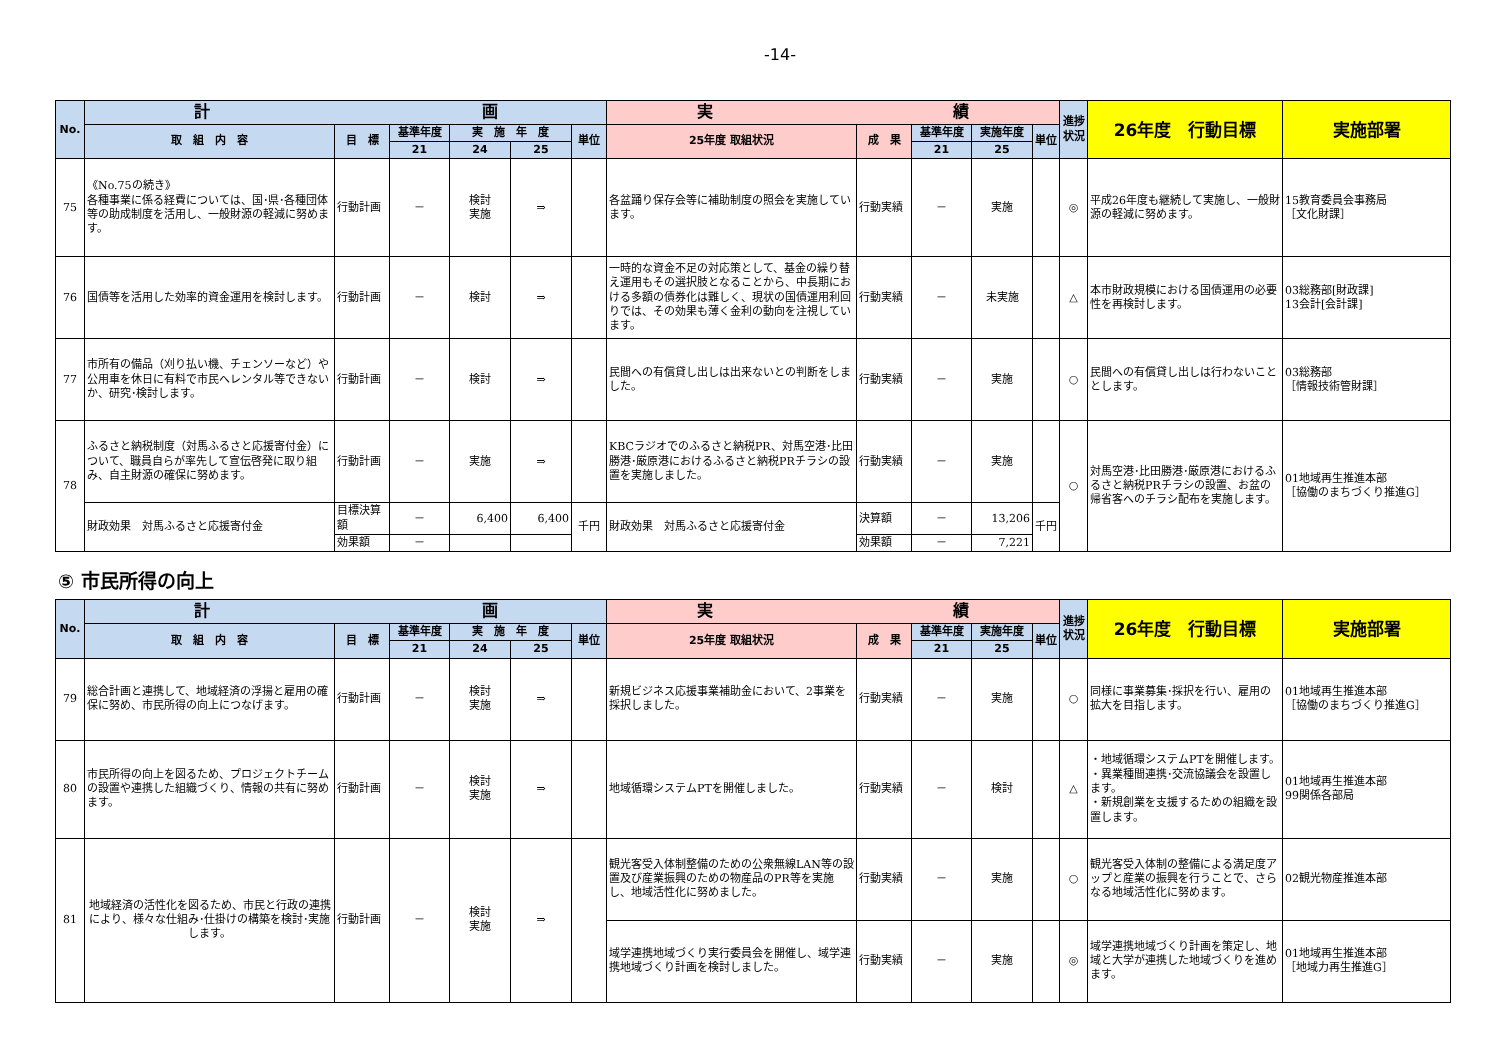-14-
| No. | 計 画 | | | | | | 実 績 | | | | | 進捗状況 | 26年度 行動目標 | 実施部署 |
| --- | --- | --- | --- | --- | --- | --- | --- | --- | --- | --- | --- | --- | --- | --- |
| | 取 組 内 容 | 目 標 | 基準年度 | 実 施 年 度 | | 単位 | 25年度 取組状況 | 成 果 | 基準年度 | 実施年度 | 単位 | | | |
| | | | 21 | 24 | 25 | | | | 21 | 25 | | | | |
| 75 | 《No.75の続き》 各種事業に係る経費については、国･県･各種団体等の助成制度を活用し、一般財源の軽減に努めます。 | 行動計画 | － | 検討 実施 | ⇒ | | 各盆踊り保存会等に補助制度の照会を実施しています。 | 行動実績 | － | 実施 | | ◎ | 平成26年度も継続して実施し、一般財源の軽減に努めます。 | 15教育委員会事務局 ［文化財課］ |
| 76 | 国債等を活用した効率的資金運用を検討します。 | 行動計画 | － | 検討 | ⇒ | | 一時的な資金不足の対応策として、基金の繰り替え運用もその選択肢となることから、中長期における多額の債券化は難しく、現状の国債運用利回りでは、その効果も薄く金利の動向を注視しています。 | 行動実績 | － | 未実施 | | △ | 本市財政規模における国債運用の必要性を再検討します。 | 03総務部[財政課] 13会計[会計課] |
| 77 | 市所有の備品（刈り払い機、チェンソーなど）や公用車を休日に有料で市民へレンタル等できないか、研究･検討します。 | 行動計画 | － | 検討 | ⇒ | | 民間への有償貸し出しは出来ないとの判断をしました。 | 行動実績 | － | 実施 | | ○ | 民間への有償貸し出しは行わないこととします。 | 03総務部 ［情報技術管財課］ |
| 78 | ふるさと納税制度（対馬ふるさと応援寄付金）について、職員自らが率先して宣伝啓発に取り組み、自主財源の確保に努めます。 | 行動計画 | － | 実施 | ⇒ | | KBCラジオでのふるさと納税PR、対馬空港･比田勝港･厳原港におけるふるさと納税PRチラシの設置を実施しました。 | 行動実績 | － | 実施 | | ○ | 対馬空港･比田勝港･厳原港におけるふるさと納税PRチラシの設置、お盆の帰省客へのチラシ配布を実施します。 | 01地域再生推進本部 ［協働のまちづくり推進G］ |
| | 財政効果 対馬ふるさと応援寄付金 | 目標決算額 | － | 6,400 | 6,400 | 千円 | 財政効果 対馬ふるさと応援寄付金 | 決算額 | － | 13,206 | 千円 | | | |
| | | 効果額 | － | | | | | 効果額 | － | 7,221 | | | | |
⑤ 市民所得の向上
| No. | 計 画 | | | | | | 実 績 | | | | | 進捗状況 | 26年度 行動目標 | 実施部署 |
| --- | --- | --- | --- | --- | --- | --- | --- | --- | --- | --- | --- | --- | --- | --- |
| | 取 組 内 容 | 目 標 | 基準年度 | 実 施 年 度 | | 単位 | 25年度 取組状況 | 成 果 | 基準年度 | 実施年度 | 単位 | | | |
| | | | 21 | 24 | 25 | | | | 21 | 25 | | | | |
| 79 | 総合計画と連携して、地域経済の浮揚と雇用の確保に努め、市民所得の向上につなげます。 | 行動計画 | － | 検討 実施 | ⇒ | | 新規ビジネス応援事業補助金において、2事業を採択しました。 | 行動実績 | － | 実施 | | ○ | 同様に事業募集･採択を行い、雇用の拡大を目指します。 | 01地域再生推進本部 ［協働のまちづくり推進G］ |
| 80 | 市民所得の向上を図るため、プロジェクトチームの設置や連携した組織づくり、情報の共有に努めます。 | 行動計画 | － | 検討 実施 | ⇒ | | 地域循環システムPTを開催しました。 | 行動実績 | － | 検討 | | △ | ・地域循環システムPTを開催します。 ・異業種間連携･交流協議会を設置します。 ・新規創業を支援するための組織を設置します。 | 01地域再生推進本部 99関係各部局 |
| 81 | 地域経済の活性化を図るため、市民と行政の連携により、様々な仕組み･仕掛けの構築を検討･実施します。 | 行動計画 | － | 検討 実施 | ⇒ | | 観光客受入体制整備のための公衆無線LAN等の設置及び産業振興のための物産品のPR等を実施し、地域活性化に努めました。 | 行動実績 | － | 実施 | | ○ | 観光客受入体制の整備による満足度アップと産業の振興を行うことで、さらなる地域活性化に努めます。 | 02観光物産推進本部 |
| | | | | | | | 域学連携地域づくり実行委員会を開催し、域学連携地域づくり計画を検討しました。 | 行動実績 | － | 実施 | | ◎ | 域学連携地域づくり計画を策定し、地域と大学が連携した地域づくりを進めます。 | 01地域再生推進本部 ［地域力再生推進G］ |